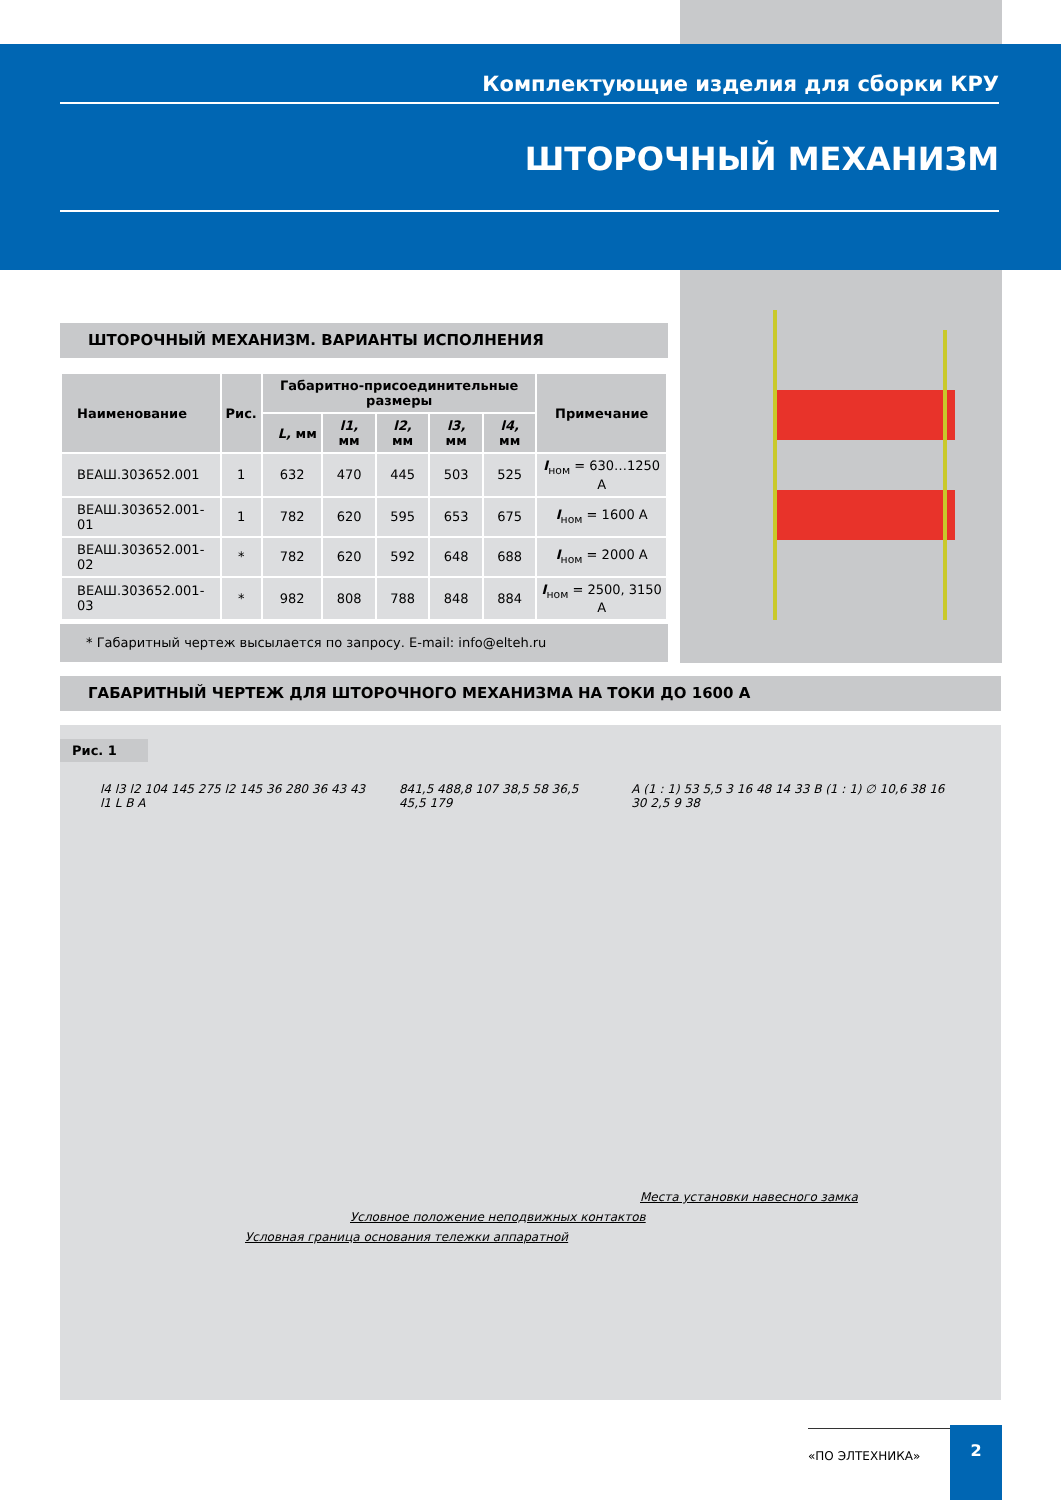Комплектующие изделия для сборки КРУ
ШТОРОЧНЫЙ МЕХАНИЗМ
ШТОРОЧНЫЙ МЕХАНИЗМ. ВАРИАНТЫ ИСПОЛНЕНИЯ
| Наименование | Рис. | Габаритно-присоединительные размеры | | | | | Примечание |
| --- | --- | --- | --- | --- | --- | --- | --- |
| | | L, мм | l1, мм | l2, мм | l3, мм | l4, мм | |
| ВЕАШ.303652.001 | 1 | 632 | 470 | 445 | 503 | 525 | I<sub>ном</sub> = 630…1250 А |
| ВЕАШ.303652.001-01 | 1 | 782 | 620 | 595 | 653 | 675 | I<sub>ном</sub> = 1600 А |
| ВЕАШ.303652.001-02 | * | 782 | 620 | 592 | 648 | 688 | I<sub>ном</sub> = 2000 А |
| ВЕАШ.303652.001-03 | * | 982 | 808 | 788 | 848 | 884 | I<sub>ном</sub> = 2500, 3150 А |
* Габаритный чертеж высылается по запросу. E-mail: info@elteh.ru
ГАБАРИТНЫЙ ЧЕРТЕЖ ДЛЯ ШТОРОЧНОГО МЕХАНИЗМА НА ТОКИ ДО 1600 А
Рис. 1
l4 l3 l2 104 145 275 l2 145 36 280 36 43 43 l1 L B A 841,5 488,8 107 38,5 58 36,5 45,5 179 A (1 : 1) 53 5,5 3 16 48 14 33 B (1 : 1) ∅ 10,6 38 16 30 2,5 9 38
Места установки навесного замка
Условное положение неподвижных контактов
Условная граница основания тележки аппаратной
«ПО ЭЛТЕХНИКА» 2